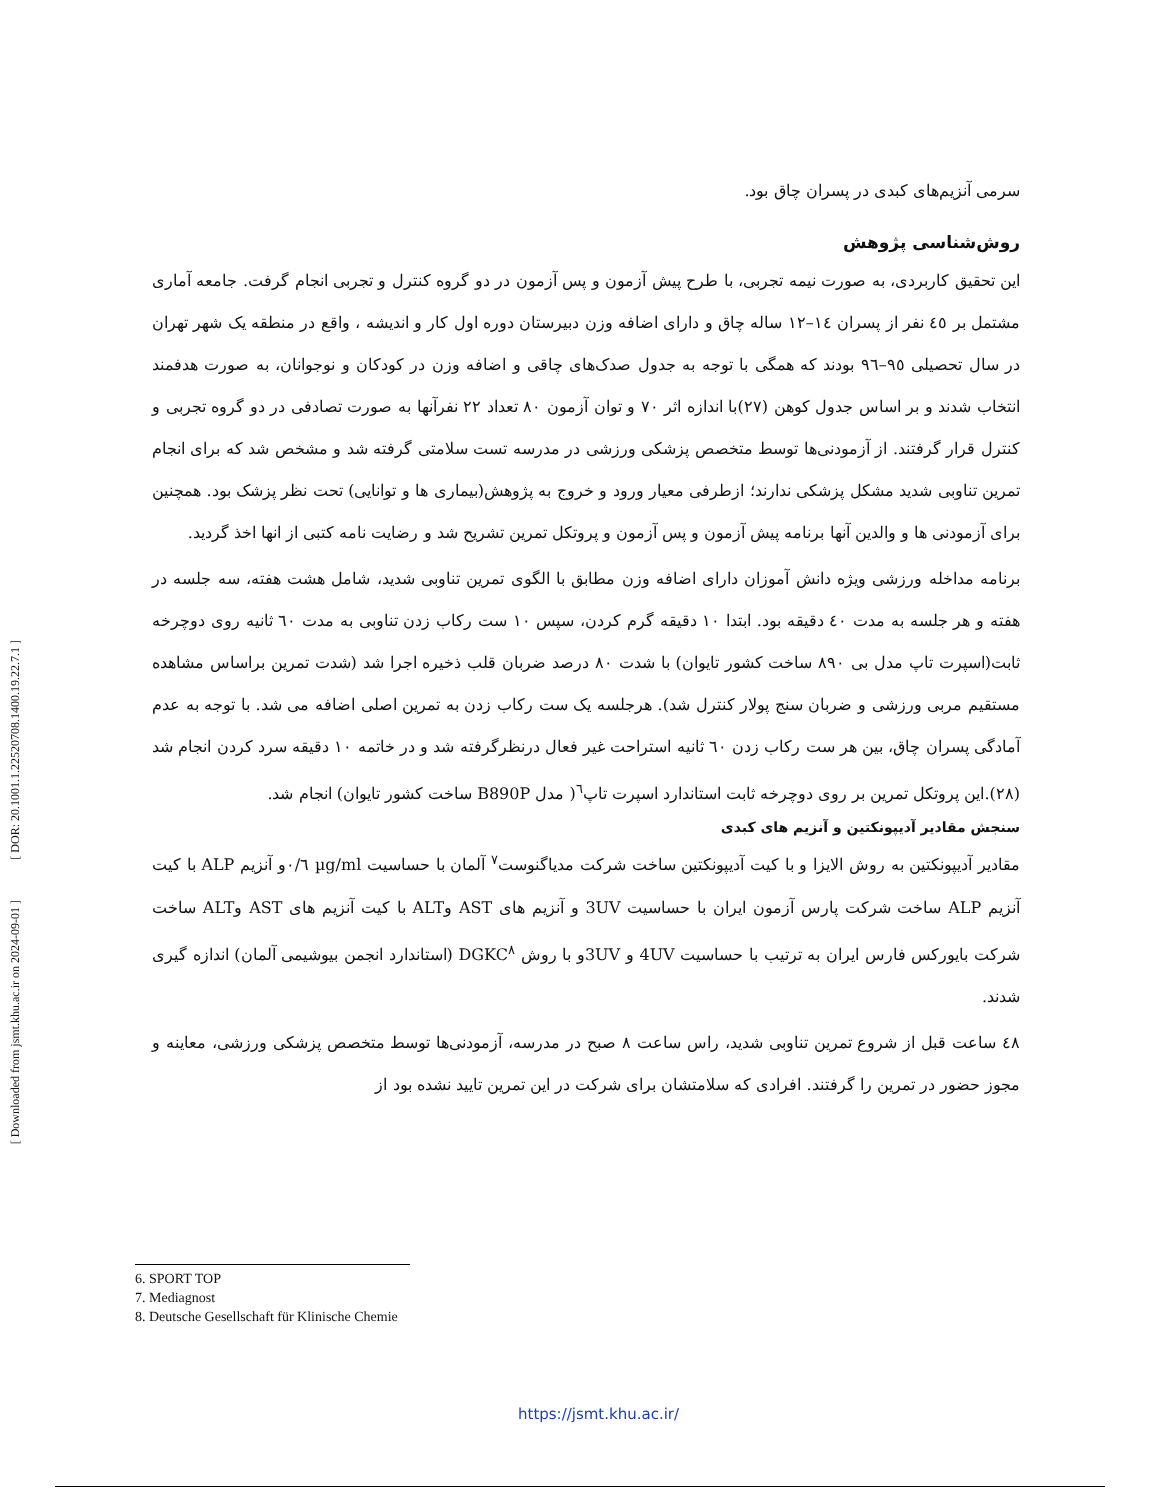[ DOR: 20.1001.1.22520708.1400.19.22.7.1 ]
[ Downloaded from jsmt.khu.ac.ir on 2024-09-01 ]
سرمی آنزیم‌های کبدی در پسران چاق بود.
روش‌شناسی پژوهش
این تحقیق کاربردی، به صورت نیمه تجربی، با طرح پیش آزمون و پس آزمون در دو گروه کنترل و تجربی انجام گرفت. جامعه آماری مشتمل بر ٤٥ نفر از پسران ١٤–١٢ ساله چاق و دارای اضافه وزن دبیرستان دوره اول کار و اندیشه ، واقع در منطقه یک شهر تهران در سال تحصیلی ٩٥–٩٦ بودند که همگی با توجه به جدول صدک‌های چاقی و اضافه وزن در کودکان و نوجوانان، به صورت هدفمند انتخاب شدند و بر اساس جدول کوهن (٢٧)با اندازه اثر ٧٠ و توان آزمون ٨٠ تعداد ٢٢ نفرآنها به صورت تصادفی در دو گروه تجربی و کنترل قرار گرفتند. از آزمودنی‌ها توسط متخصص پزشکی ورزشی در مدرسه تست سلامتی گرفته شد و مشخص شد که برای انجام تمرین تناوبی شدید مشکل پزشکی ندارند؛ ازطرفی معیار ورود و خروج به پژوهش(بیماری ها و توانایی) تحت نظر پزشک بود. همچنین برای آزمودنی ها و والدین آنها برنامه پیش آزمون و پس آزمون و پروتکل تمرین تشریح شد و رضایت نامه کتبی از انها اخذ گردید.
برنامه مداخله ورزشی ویژه دانش آموزان دارای اضافه وزن مطابق با الگوی تمرین تناوبی شدید، شامل هشت هفته، سه جلسه در هفته و هر جلسه به مدت ٤٠ دقیقه بود. ابتدا ١٠ دقیقه گرم کردن، سپس ١٠ ست رکاب زدن تناوبی به مدت ٦٠ ثانیه روی دوچرخه ثابت(اسپرت تاپ مدل بی ٨٩٠ ساخت کشور تایوان) با شدت ٨٠ درصد ضربان قلب ذخیره اجرا شد (شدت تمرین براساس مشاهده مستقیم مربی ورزشی و ضربان سنج پولار کنترل شد). هرجلسه یک ست رکاب زدن به تمرین اصلی اضافه می شد. با توجه به عدم آمادگی پسران چاق، بین هر ست رکاب زدن ٦٠ ثانیه استراحت غیر فعال درنظرگرفته شد و در خاتمه ١٠ دقیقه سرد کردن انجام شد (٢٨).این پروتکل تمرین بر روی دوچرخه ثابت استاندارد اسپرت تاپ<sup>٦</sup>( مدل B890P ساخت کشور تایوان) انجام شد.
سنجش مقادیر آدیپونکتین و آنزیم های کبدی
مقادیر آدیپونکتین به روش الایزا و با کیت آدیپونکتین ساخت شرکت مدیاگنوست<sup>٧</sup> آلمان با حساسیت µg/ml ٠/٦و آنزیم ALP با کیت آنزیم ALP ساخت شرکت پارس آزمون ایران با حساسیت 3UV و آنزیم های AST وALT با کیت آنزیم های AST وALT ساخت شرکت بایورکس فارس ایران به ترتیب با حساسیت 4UV و 3UVو با روش DGKC<sup>٨</sup> (استاندارد انجمن بیوشیمی آلمان) اندازه گیری شدند.
٤٨ ساعت قبل از شروع تمرین تناوبی شدید، راس ساعت ٨ صبح در مدرسه، آزمودنی‌ها توسط متخصص پزشکی ورزشی، معاینه و مجوز حضور در تمرین را گرفتند. افرادی که سلامتشان برای شرکت در این تمرین تایید نشده بود از
6. SPORT TOP
7. Mediagnost
8. Deutsche Gesellschaft für Klinische Chemie
https://jsmt.khu.ac.ir/